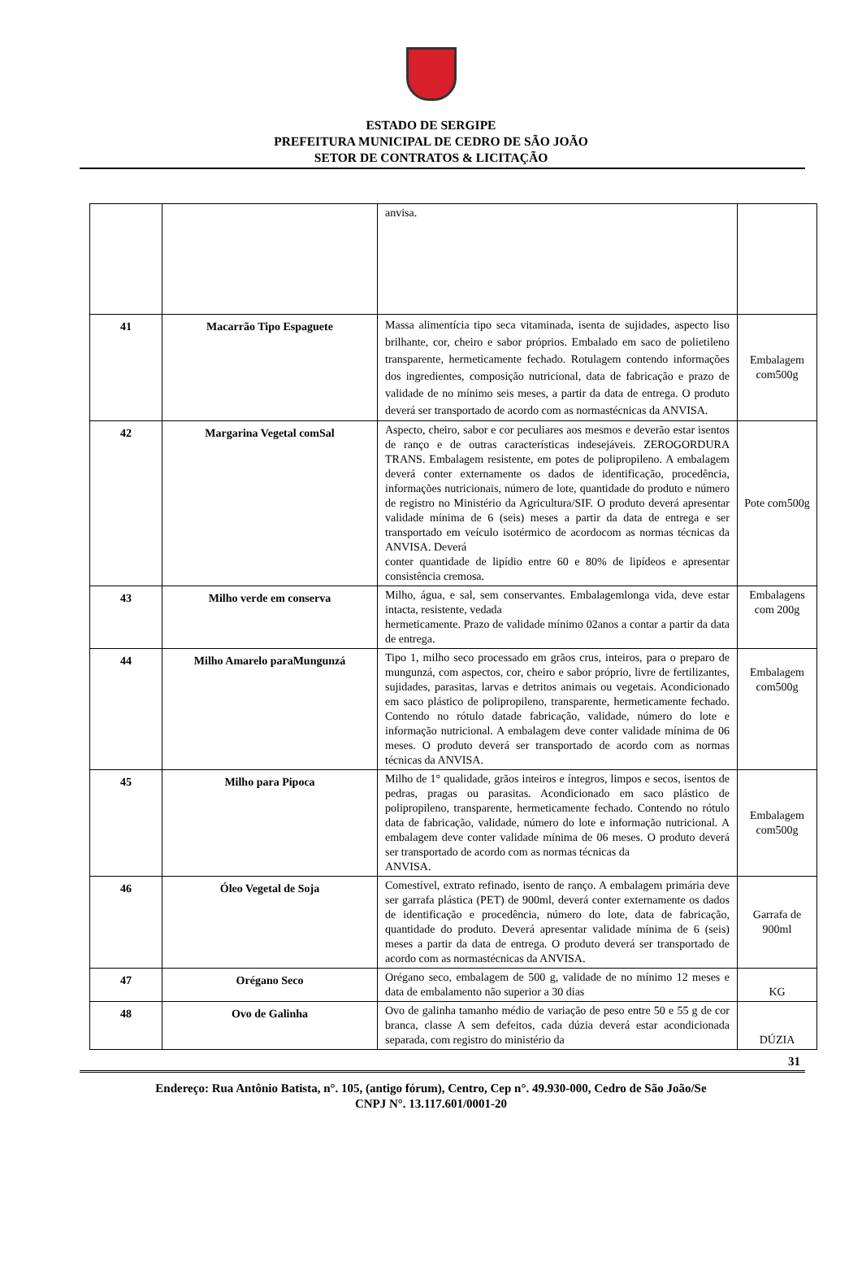ESTADO DE SERGIPE
PREFEITURA MUNICIPAL DE CEDRO DE SÃO JOÃO
SETOR DE CONTRATOS & LICITAÇÃO
| | | anvisa. | |
| 41 | Macarrão Tipo Espaguete | Massa alimentícia tipo seca vitaminada, isenta de sujidades, aspecto liso brilhante, cor, cheiro e sabor próprios. Embalado em saco de polietileno transparente, hermeticamente fechado. Rotulagem contendo informações dos ingredientes, composição nutricional, data de fabricação e prazo de validade de no mínimo seis meses, a partir da data de entrega. O produto deverá ser transportado de acordo com as normastécnicas da ANVISA. | Embalagem com500g |
| 42 | Margarina Vegetal comSal | Aspecto, cheiro, sabor e cor peculiares aos mesmos e deverão estar isentos de ranço e de outras características indesejáveis. ZEROGORDURA TRANS. Embalagem resistente, em potes de polipropileno. A embalagem deverá conter externamente os dados de identificação, procedência, informações nutricionais, número de lote, quantidade do produto e número de registro no Ministério da Agricultura/SIF. O produto deverá apresentar validade mínima de 6 (seis) meses a partir da data de entrega e ser transportado em veículo isotérmico de acordocom as normas técnicas da ANVISA. Deverá conter quantidade de lipídio entre 60 e 80% de lipídeos e apresentar consistência cremosa. | Pote com500g |
| 43 | Milho verde em conserva | Milho, água, e sal, sem conservantes. Embalagemlonga vida, deve estar intacta, resistente, vedada hermeticamente. Prazo de validade mínimo 02anos a contar a partir da data de entrega. | Embalagens com 200g |
| 44 | Milho Amarelo paraMungunzá | Tipo 1, milho seco processado em grãos crus, inteiros, para o preparo de mungunzá, com aspectos, cor, cheiro e sabor próprio, livre de fertilizantes, sujidades, parasitas, larvas e detritos animais ou vegetais. Acondicionado em saco plástico de polipropileno, transparente, hermeticamente fechado. Contendo no rótulo datade fabricação, validade, número do lote e informação nutricional. A embalagem deve conter validade mínima de 06 meses. O produto deverá ser transportado de acordo com as normas técnicas da ANVISA. | Embalagem com500g |
| 45 | Milho para Pipoca | Milho de 1° qualidade, grãos inteiros e íntegros, limpos e secos, isentos de pedras, pragas ou parasitas. Acondicionado em saco plástico de polipropileno, transparente, hermeticamente fechado. Contendo no rótulo data de fabricação, validade, número do lote e informação nutricional. A embalagem deve conter validade mínima de 06 meses. O produto deverá ser transportado de acordo com as normas técnicas da ANVISA. | Embalagem com500g |
| 46 | Óleo Vegetal de Soja | Comestível, extrato refinado, isento de ranço. A embalagem primária deve ser garrafa plástica (PET) de 900ml, deverá conter externamente os dados de identificação e procedência, número do lote, data de fabricação, quantidade do produto. Deverá apresentar validade mínima de 6 (seis) meses a partir da data de entrega. O produto deverá ser transportado de acordo com as normastécnicas da ANVISA. | Garrafa de 900ml |
| 47 | Orégano Seco | Orégano seco, embalagem de 500 g, validade de no mínimo 12 meses e data de embalamento não superior a 30 dias | KG |
| 48 | Ovo de Galinha | Ovo de galinha tamanho médio de variação de peso entre 50 e 55 g de cor branca, classe A sem defeitos, cada dúzia deverá estar acondicionada separada, com registro do ministério da | DÚZIA |
31
Endereço: Rua Antônio Batista, n°. 105, (antigo fórum), Centro, Cep n°. 49.930-000, Cedro de São João/Se
CNPJ N°. 13.117.601/0001-20